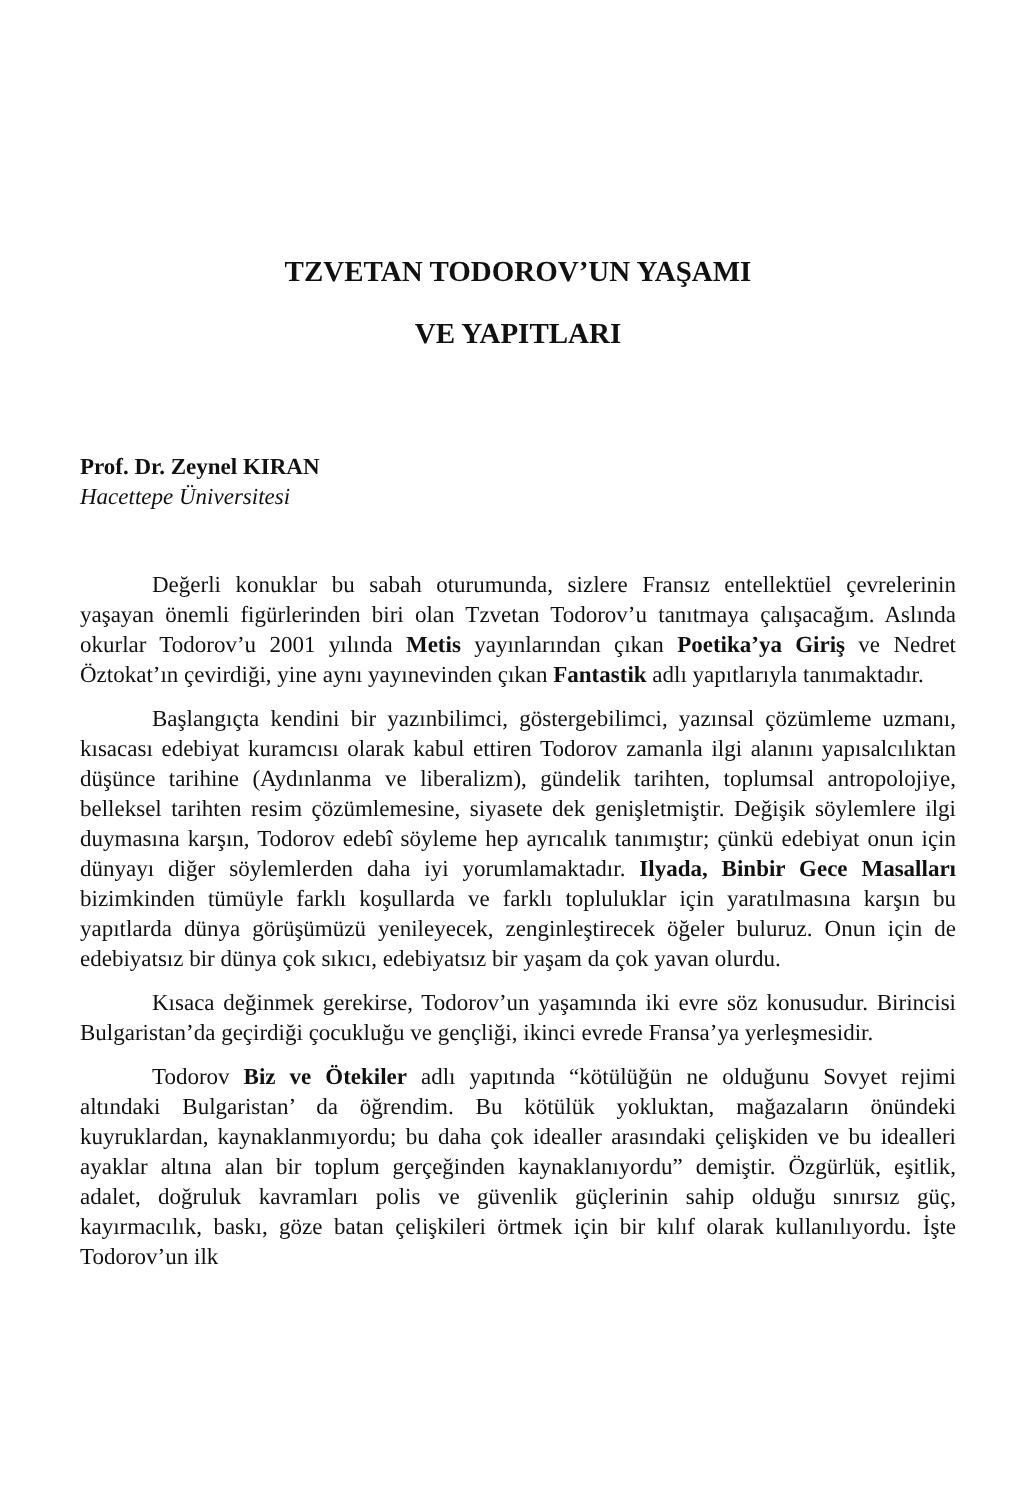TZVETAN TODOROV’UN YAŞAMI
VE YAPITLARI
Prof. Dr. Zeynel KIRAN
Hacettepe Üniversitesi
Değerli konuklar bu sabah oturumunda, sizlere Fransız entellektüel çevrelerinin yaşayan önemli figürlerinden biri olan Tzvetan Todorov’u tanıtmaya çalışacağım. Aslında okurlar Todorov’u 2001 yılında Metis yayınlarından çıkan Poetika’ya Giriş ve Nedret Öztokat’ın çevirdiği, yine aynı yayınevinden çıkan Fantastik adlı yapıtlarıyla tanımaktadır.
Başlangıçta kendini bir yazınbilimci, göstergebilimci, yazınsal çözümleme uzmanı, kısacası edebiyat kuramcısı olarak kabul ettiren Todorov zamanla ilgi alanını yapısalcılıktan düşünce tarihine (Aydınlanma ve liberalizm), gündelik tarihten, toplumsal antropolojiye, belleksel tarihten resim çözümlemesine, siyasete dek genişletmiştir. Değişik söylemlere ilgi duymasına karşın, Todorov edebî söyleme hep ayrıcalık tanımıştır; çünkü edebiyat onun için dünyayı diğer söylemlerden daha iyi yorumlamaktadır. Ilyada, Binbir Gece Masalları bizimkinden tümüyle farklı koşullarda ve farklı topluluklar için yaratılmasına karşın bu yapıtlarda dünya görüşümüzü yenileyecek, zenginleştirecek öğeler buluruz. Onun için de edebiyatsız bir dünya çok sıkıcı, edebiyatsız bir yaşam da çok yavan olurdu.
Kısaca değinmek gerekirse, Todorov’un yaşamında iki evre söz konusudur. Birincisi Bulgaristan’da geçirdiği çocukluğu ve gençliği, ikinci evrede Fransa’ya yerleşmesidir.
Todorov Biz ve Ötekiler adlı yapıtında “kötülüğün ne olduğunu Sovyet rejimi altındaki Bulgaristan’ da öğrendim. Bu kötülük yokluktan, mağazaların önündeki kuyruklardan, kaynaklanmıyordu; bu daha çok idealler arasındaki çelişkiden ve bu idealleri ayaklar altına alan bir toplum gerçeğinden kaynaklanıyordu” demiştir. Özgürlük, eşitlik, adalet, doğruluk kavramları polis ve güvenlik güçlerinin sahip olduğu sınırsız güç, kayırmacılık, baskı, göze batan çelişkileri örtmek için bir kılıf olarak kullanılıyordu. İşte Todorov’un ilk